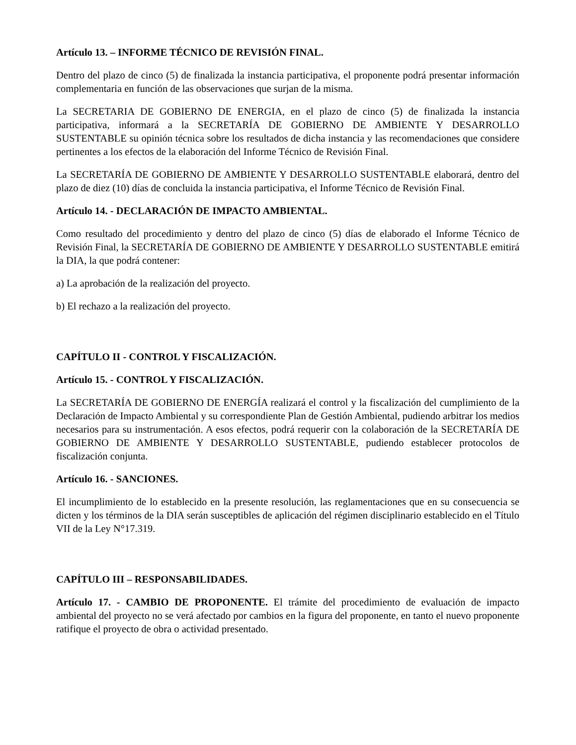Artículo 13. – INFORME TÉCNICO DE REVISIÓN FINAL.
Dentro del plazo de cinco (5) de finalizada la instancia participativa, el proponente podrá presentar información complementaria en función de las observaciones que surjan de la misma.
La SECRETARIA DE GOBIERNO DE ENERGIA, en el plazo de cinco (5) de finalizada la instancia participativa, informará a la SECRETARÍA DE GOBIERNO DE AMBIENTE Y DESARROLLO SUSTENTABLE su opinión técnica sobre los resultados de dicha instancia y las recomendaciones que considere pertinentes a los efectos de la elaboración del Informe Técnico de Revisión Final.
La SECRETARÍA DE GOBIERNO DE AMBIENTE Y DESARROLLO SUSTENTABLE elaborará, dentro del plazo de diez (10) días de concluida la instancia participativa, el Informe Técnico de Revisión Final.
Artículo 14. - DECLARACIÓN DE IMPACTO AMBIENTAL.
Como resultado del procedimiento y dentro del plazo de cinco (5) días de elaborado el Informe Técnico de Revisión Final, la SECRETARÍA DE GOBIERNO DE AMBIENTE Y DESARROLLO SUSTENTABLE emitirá la DIA, la que podrá contener:
a) La aprobación de la realización del proyecto.
b) El rechazo a la realización del proyecto.
CAPÍTULO II - CONTROL Y FISCALIZACIÓN.
Artículo 15. - CONTROL Y FISCALIZACIÓN.
La SECRETARÍA DE GOBIERNO DE ENERGÍA realizará el control y la fiscalización del cumplimiento de la Declaración de Impacto Ambiental y su correspondiente Plan de Gestión Ambiental, pudiendo arbitrar los medios necesarios para su instrumentación. A esos efectos, podrá requerir con la colaboración de la SECRETARÍA DE GOBIERNO DE AMBIENTE Y DESARROLLO SUSTENTABLE, pudiendo establecer protocolos de fiscalización conjunta.
Artículo 16. - SANCIONES.
El incumplimiento de lo establecido en la presente resolución, las reglamentaciones que en su consecuencia se dicten y los términos de la DIA serán susceptibles de aplicación del régimen disciplinario establecido en el Título VII de la Ley N°17.319.
CAPÍTULO III – RESPONSABILIDADES.
Artículo 17. - CAMBIO DE PROPONENTE. El trámite del procedimiento de evaluación de impacto ambiental del proyecto no se verá afectado por cambios en la figura del proponente, en tanto el nuevo proponente ratifique el proyecto de obra o actividad presentado.